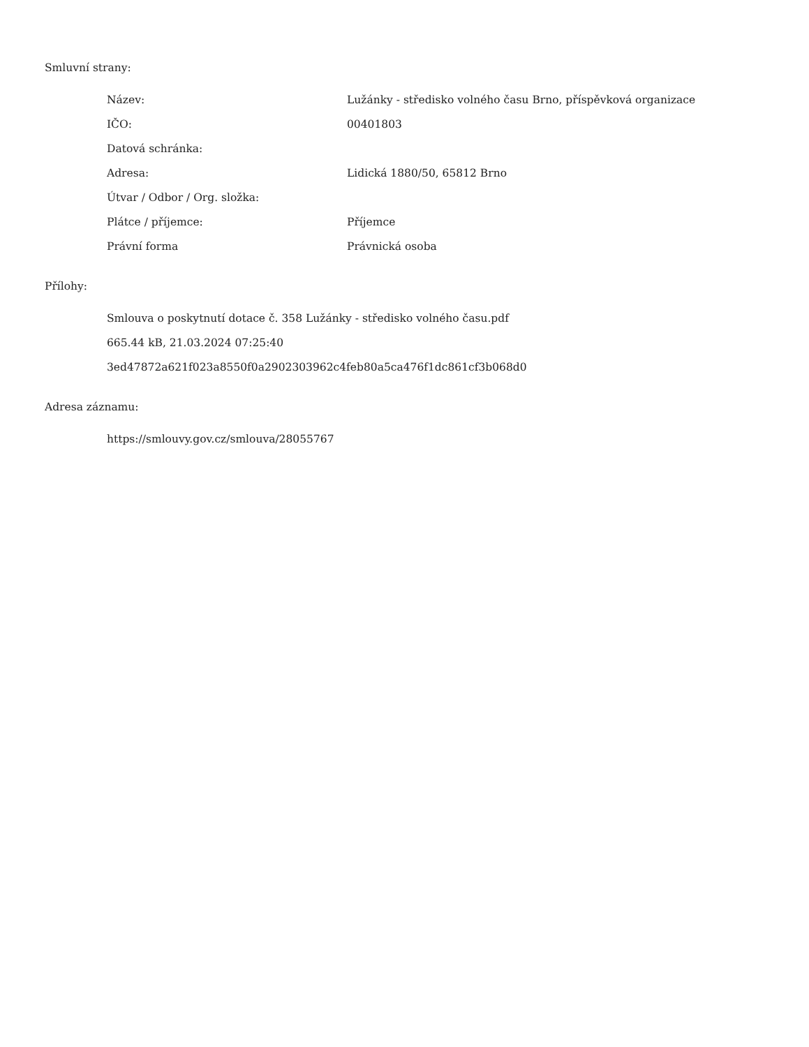Smluvní strany:
| Název: | Lužánky - středisko volného času Brno, příspěvková organizace |
| IČO: | 00401803 |
| Datová schránka: | |
| Adresa: | Lidická 1880/50, 65812 Brno |
| Útvar / Odbor / Org. složka: | |
| Plátce / příjemce: | Příjemce |
| Právní forma | Právnická osoba |
Přílohy:
Smlouva o poskytnutí dotace č. 358 Lužánky - středisko volného času.pdf
665.44 kB, 21.03.2024 07:25:40
3ed47872a621f023a8550f0a2902303962c4feb80a5ca476f1dc861cf3b068d0
Adresa záznamu:
https://smlouvy.gov.cz/smlouva/28055767